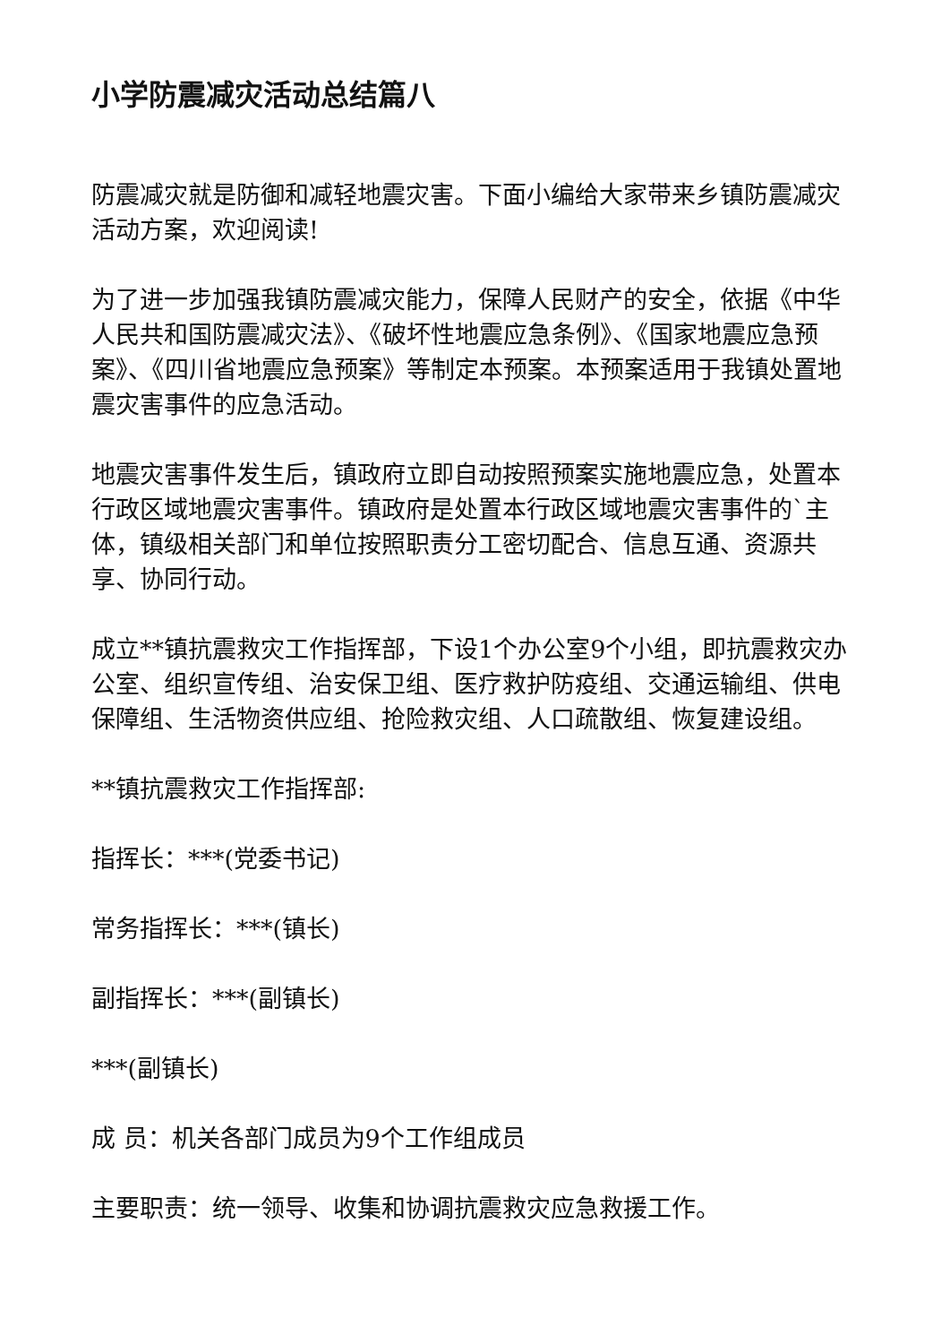小学防震减灾活动总结篇八
防震减灾就是防御和减轻地震灾害。下面小编给大家带来乡镇防震减灾活动方案，欢迎阅读!
为了进一步加强我镇防震减灾能力，保障人民财产的安全，依据《中华人民共和国防震减灾法》、《破坏性地震应急条例》、《国家地震应急预案》、《四川省地震应急预案》等制定本预案。本预案适用于我镇处置地震灾害事件的应急活动。
地震灾害事件发生后，镇政府立即自动按照预案实施地震应急，处置本行政区域地震灾害事件。镇政府是处置本行政区域地震灾害事件的`主体，镇级相关部门和单位按照职责分工密切配合、信息互通、资源共享、协同行动。
成立**镇抗震救灾工作指挥部，下设1个办公室9个小组，即抗震救灾办公室、组织宣传组、治安保卫组、医疗救护防疫组、交通运输组、供电保障组、生活物资供应组、抢险救灾组、人口疏散组、恢复建设组。
**镇抗震救灾工作指挥部:
指挥长：***(党委书记)
常务指挥长：***(镇长)
副指挥长：***(副镇长)
***(副镇长)
成 员：机关各部门成员为9个工作组成员
主要职责：统一领导、收集和协调抗震救灾应急救援工作。